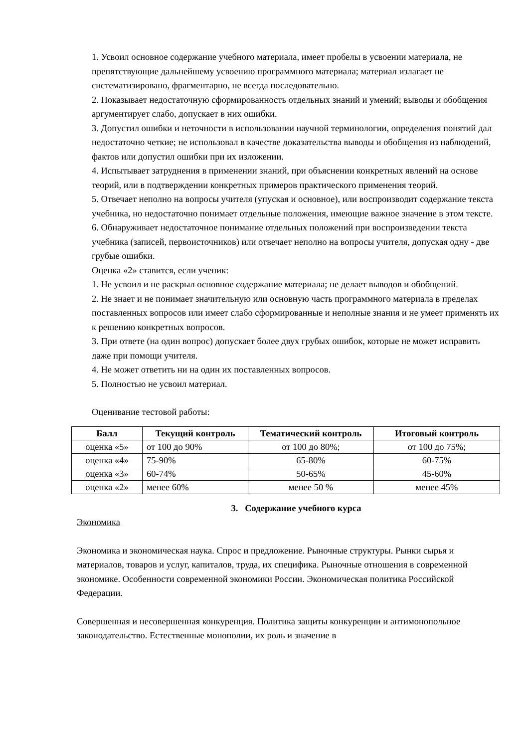1. Усвоил основное содержание учебного материала, имеет пробелы в усвоении материала, не препятствующие дальнейшему усвоению программного материала; материал излагает не систематизировано, фрагментарно, не всегда последовательно.
2. Показывает недостаточную сформированность отдельных знаний и умений; выводы и обобщения аргументирует слабо, допускает в них ошибки.
3. Допустил ошибки и неточности в использовании научной терминологии, определения понятий дал недостаточно четкие; не использовал в качестве доказательства выводы и обобщения из наблюдений, фактов или допустил ошибки при их изложении.
4. Испытывает затруднения в применении знаний, при объяснении конкретных явлений на основе теорий, или в подтверждении конкретных примеров практического применения теорий.
5. Отвечает неполно на вопросы учителя (упуская и основное), или воспроизводит содержание текста учебника, но недостаточно понимает отдельные положения, имеющие важное значение в этом тексте.
6. Обнаруживает недостаточное понимание отдельных положений при воспроизведении текста учебника (записей, первоисточников) или отвечает неполно на вопросы учителя, допуская одну - две грубые ошибки.
Оценка «2» ставится, если ученик:
1. Не усвоил и не раскрыл основное содержание материала; не делает выводов и обобщений.
2. Не знает и не понимает значительную или основную часть программного материала в пределах поставленных вопросов или имеет слабо сформированные и неполные знания и не умеет применять их к решению конкретных вопросов.
3. При ответе (на один вопрос) допускает более двух грубых ошибок, которые не может исправить даже при помощи учителя.
4. Не может ответить ни на один их поставленных вопросов.
5. Полностью не усвоил материал.
Оценивание тестовой работы:
| Балл | Текущий контроль | Тематический контроль | Итоговый контроль |
| --- | --- | --- | --- |
| оценка «5» | от 100 до 90% | от 100 до 80%; | от 100 до 75%; |
| оценка «4» | 75-90% | 65-80% | 60-75% |
| оценка «3» | 60-74% | 50-65% | 45-60% |
| оценка «2» | менее 60% | менее 50 % | менее 45% |
3. Содержание учебного курса
Экономика
Экономика и экономическая наука. Спрос и предложение. Рыночные структуры. Рынки сырья и материалов, товаров и услуг, капиталов, труда, их специфика. Рыночные отношения в современной экономике. Особенности современной экономики России. Экономическая политика Российской Федерации.
Совершенная и несовершенная конкуренция. Политика защиты конкуренции и антимонопольное законодательство. Естественные монополии, их роль и значение в